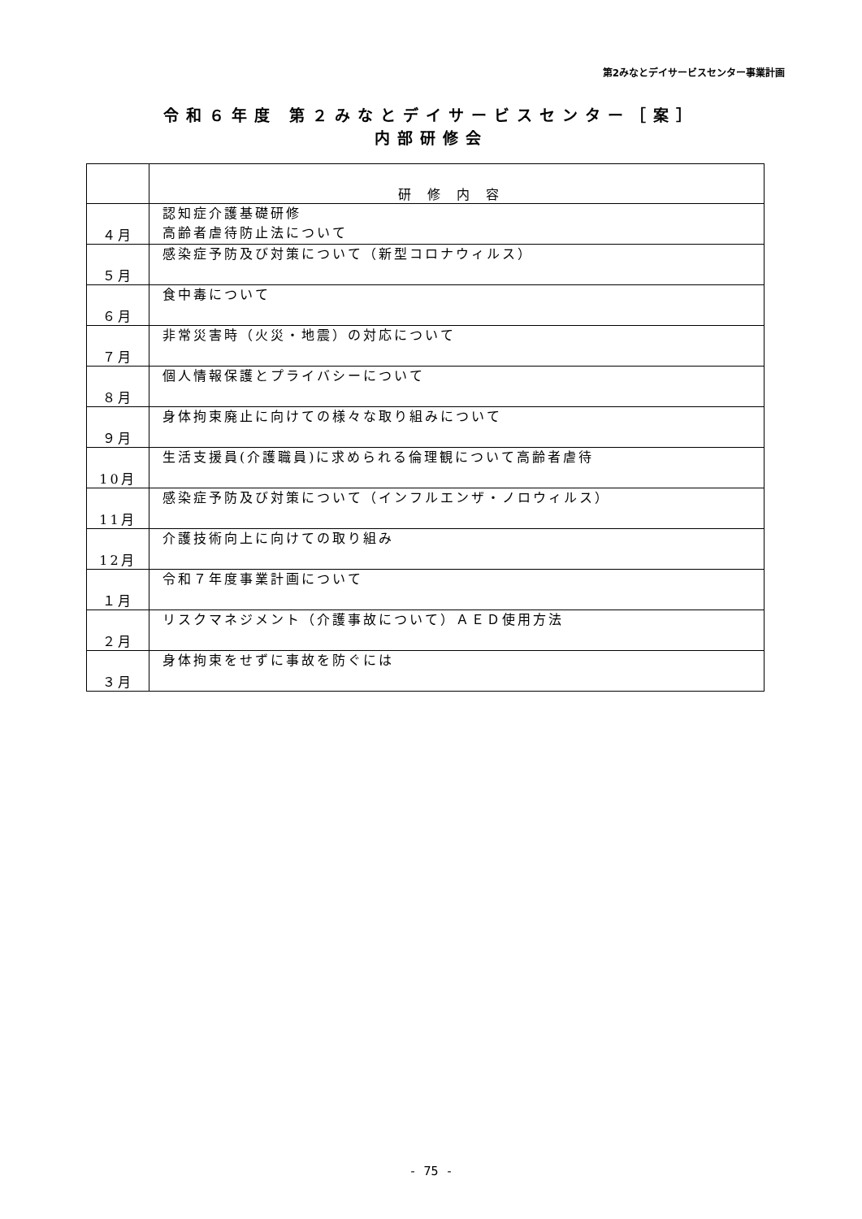第2みなとデイサービスセンター事業計画
令和６年度 第２みなとデイサービスセンター［案］
内部研修会
| | 研修内容 |
| --- | --- |
| ４月 | 認知症介護基礎研修 高齢者虐待防止法について |
| ５月 | 感染症予防及び対策について（新型コロナウィルス） |
| ６月 | 食中毒について |
| ７月 | 非常災害時（火災・地震）の対応について |
| ８月 | 個人情報保護とプライバシーについて |
| ９月 | 身体拘束廃止に向けての様々な取り組みについて |
| 10月 | 生活支援員(介護職員)に求められる倫理観について高齢者虐待 |
| 11月 | 感染症予防及び対策について（インフルエンザ・ノロウィルス） |
| 12月 | 介護技術向上に向けての取り組み |
| １月 | 令和７年度事業計画について |
| ２月 | リスクマネジメント（介護事故について）ＡＥＤ使用方法 |
| ３月 | 身体拘束をせずに事故を防ぐには |
- 75 -